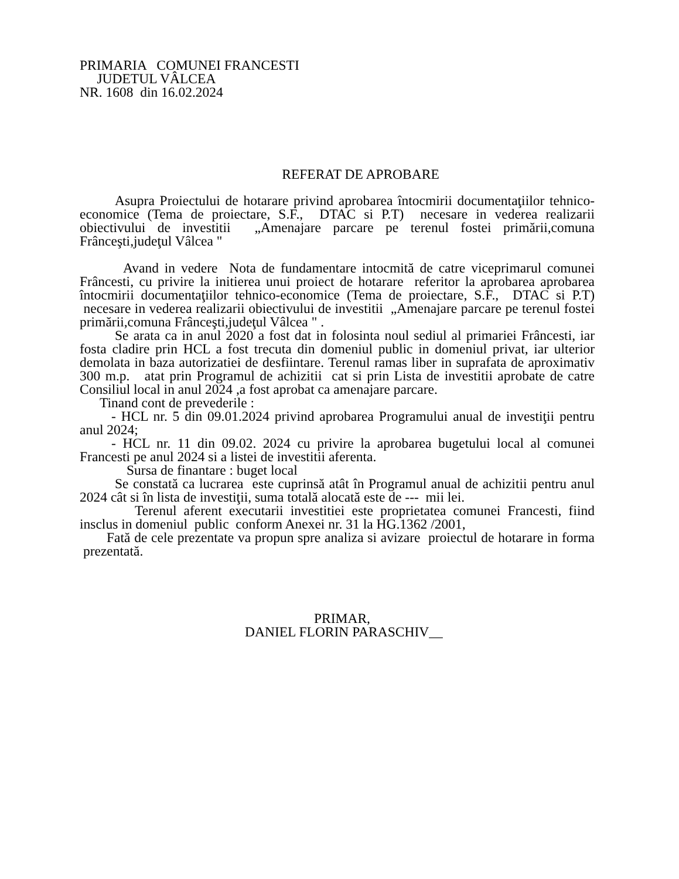PRIMARIA COMUNEI FRANCESTI
JUDETUL VÂLCEA
NR. 1608 din 16.02.2024
REFERAT DE APROBARE
Asupra Proiectului de hotarare privind aprobarea întocmirii documentaţiilor tehnico-economice (Tema de proiectare, S.F., DTAC si P.T) necesare in vederea realizarii obiectivului de investitii „Amenajare parcare pe terenul fostei primării,comuna Frânceşti,judeţul Vâlcea "
Avand in vedere Nota de fundamentare intocmită de catre viceprimarul comunei Frâncesti, cu privire la initierea unui proiect de hotarare referitor la aprobarea aprobarea întocmirii documentaţiilor tehnico-economice (Tema de proiectare, S.F., DTAC si P.T) necesare in vederea realizarii obiectivului de investitii „Amenajare parcare pe terenul fostei primării,comuna Frânceşti,judeţul Vâlcea " .
Se arata ca in anul 2020 a fost dat in folosinta noul sediul al primariei Frâncesti, iar fosta cladire prin HCL a fost trecuta din domeniul public in domeniul privat, iar ulterior demolata in baza autorizatiei de desfiintare. Terenul ramas liber in suprafata de aproximativ 300 m.p. atat prin Programul de achizitii cat si prin Lista de investitii aprobate de catre Consiliul local in anul 2024 ,a fost aprobat ca amenajare parcare.
Tinand cont de prevederile :
- HCL nr. 5 din 09.01.2024 privind aprobarea Programului anual de investiţii pentru anul 2024;
- HCL nr. 11 din 09.02. 2024 cu privire la aprobarea bugetului local al comunei Francesti pe anul 2024 si a listei de investitii aferenta.
Sursa de finantare : buget local
Se constată ca lucrarea este cuprinsă atât în Programul anual de achizitii pentru anul 2024 cât si în lista de investiţii, suma totală alocată este de --- mii lei.
Terenul aferent executarii investitiei este proprietatea comunei Francesti, fiind insclus in domeniul public conform Anexei nr. 31 la HG.1362 /2001,
Fată de cele prezentate va propun spre analiza si avizare proiectul de hotarare in forma prezentată.
PRIMAR,
DANIEL FLORIN PARASCHIV__